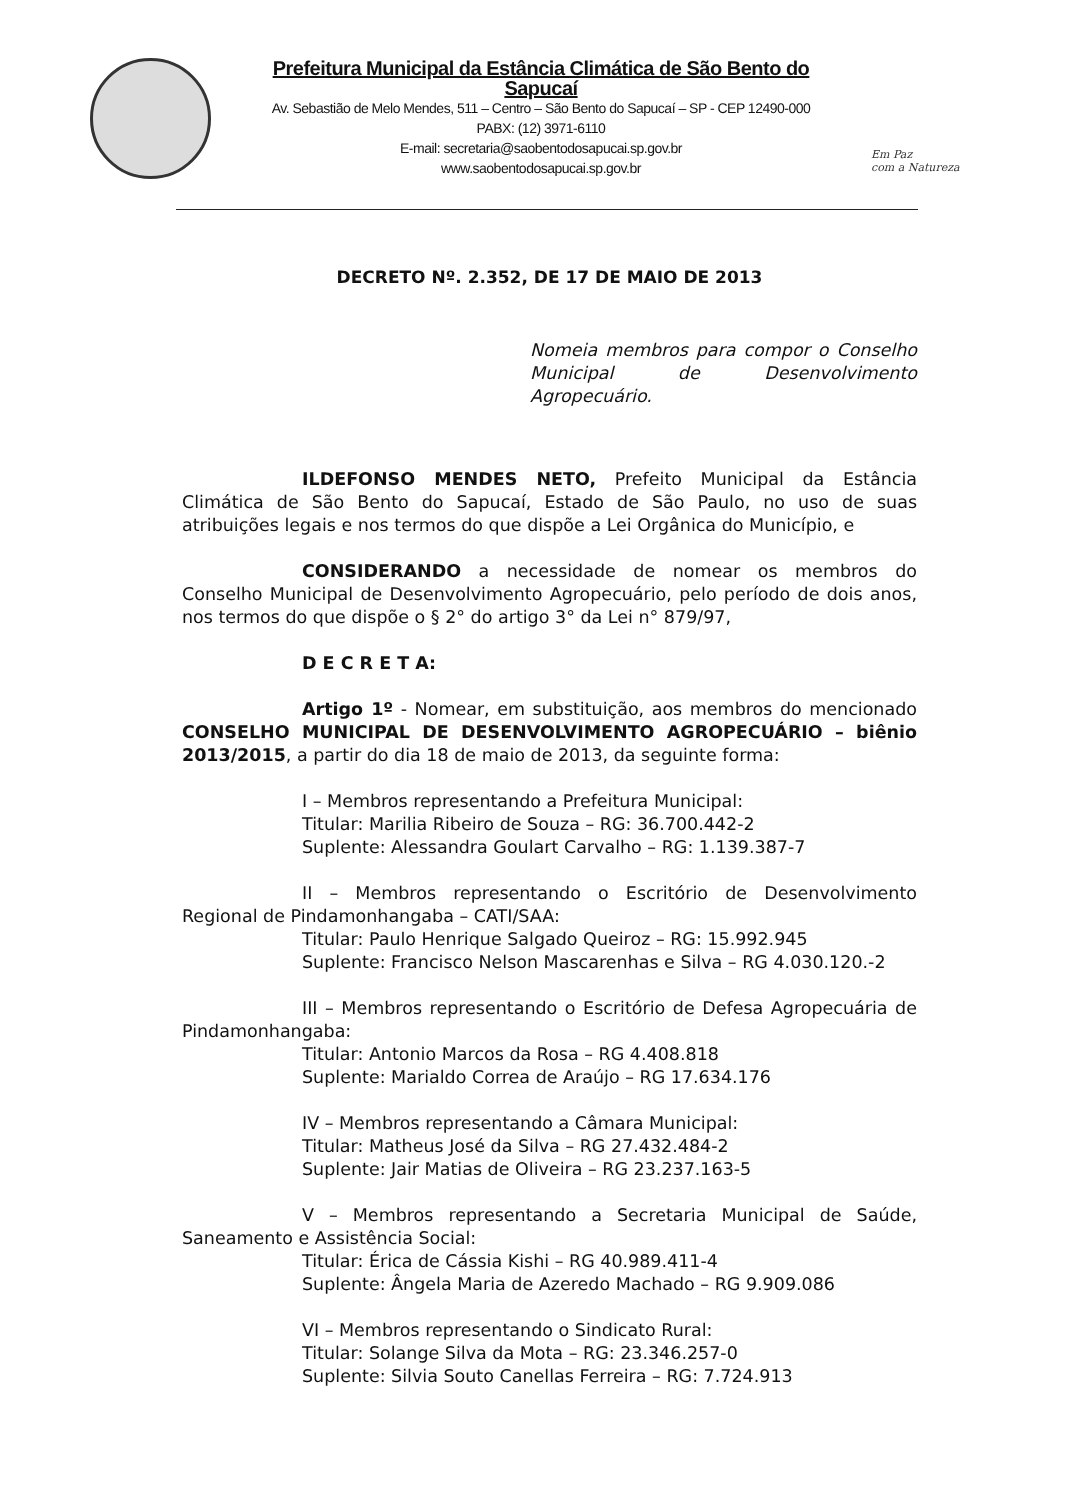Prefeitura Municipal da Estância Climática de São Bento do Sapucaí
Av. Sebastião de Melo Mendes, 511 – Centro – São Bento do Sapucaí – SP - CEP 12490-000
PABX: (12) 3971-6110
E-mail: secretaria@saobentodosapucai.sp.gov.br
www.saobentodosapucai.sp.gov.br
Em Paz
com a Natureza
DECRETO Nº. 2.352, DE 17 DE MAIO DE 2013
Nomeia membros para compor o Conselho Municipal de Desenvolvimento Agropecuário.
ILDEFONSO MENDES NETO, Prefeito Municipal da Estância Climática de São Bento do Sapucaí, Estado de São Paulo, no uso de suas atribuições legais e nos termos do que dispõe a Lei Orgânica do Município, e
CONSIDERANDO a necessidade de nomear os membros do Conselho Municipal de Desenvolvimento Agropecuário, pelo período de dois anos, nos termos do que dispõe o § 2° do artigo 3° da Lei n° 879/97,
D E C R E T A:
Artigo 1º - Nomear, em substituição, aos membros do mencionado CONSELHO MUNICIPAL DE DESENVOLVIMENTO AGROPECUÁRIO – biênio 2013/2015, a partir do dia 18 de maio de 2013, da seguinte forma:
I – Membros representando a Prefeitura Municipal:
Titular: Marilia Ribeiro de Souza – RG: 36.700.442-2
Suplente: Alessandra Goulart Carvalho – RG: 1.139.387-7
II – Membros representando o Escritório de Desenvolvimento Regional de Pindamonhangaba – CATI/SAA:
Titular: Paulo Henrique Salgado Queiroz – RG: 15.992.945
Suplente: Francisco Nelson Mascarenhas e Silva – RG 4.030.120.-2
III – Membros representando o Escritório de Defesa Agropecuária de Pindamonhangaba:
Titular: Antonio Marcos da Rosa – RG 4.408.818
Suplente: Marialdo Correa de Araújo – RG 17.634.176
IV – Membros representando a Câmara Municipal:
Titular: Matheus José da Silva – RG 27.432.484-2
Suplente: Jair Matias de Oliveira – RG 23.237.163-5
V – Membros representando a Secretaria Municipal de Saúde, Saneamento e Assistência Social:
Titular: Érica de Cássia Kishi – RG 40.989.411-4
Suplente: Ângela Maria de Azeredo Machado – RG 9.909.086
VI – Membros representando o Sindicato Rural:
Titular: Solange Silva da Mota – RG: 23.346.257-0
Suplente: Silvia Souto Canellas Ferreira – RG: 7.724.913